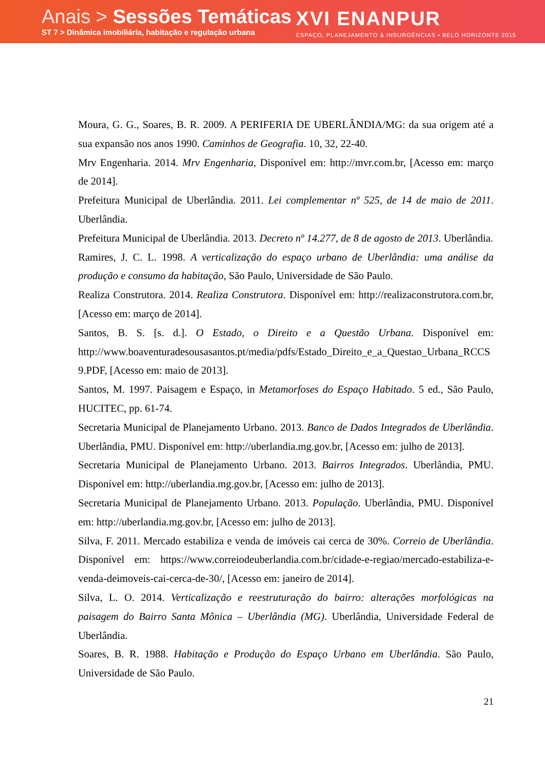Anais > Sessões Temáticas
ST 7 > Dinâmica imobiliária, habitação e regulação urbana
XVI ENANPUR
ESPAÇO, PLANEJAMENTO & INSURGÊNCIAS • BELO HORIZONTE 2015
Moura, G. G., Soares, B. R. 2009. A PERIFERIA DE UBERLÂNDIA/MG: da sua origem até a sua expansão nos anos 1990. Caminhos de Geografia. 10, 32, 22-40.
Mrv Engenharia. 2014. Mrv Engenharia, Disponível em: http://mvr.com.br, [Acesso em: março de 2014].
Prefeitura Municipal de Uberlândia. 2011. Lei complementar nº 525, de 14 de maio de 2011. Uberlândia.
Prefeitura Municipal de Uberlândia. 2013. Decreto nº 14.277, de 8 de agosto de 2013. Uberlândia.
Ramires, J. C. L. 1998. A verticalização do espaço urbano de Uberlândia: uma análise da produção e consumo da habitação, São Paulo, Universidade de São Paulo.
Realiza Construtora. 2014. Realiza Construtora. Disponível em: http://realizaconstrutora.com.br, [Acesso em: março de 2014].
Santos, B. S. [s. d.]. O Estado, o Direito e a Questão Urbana. Disponível em: http://www.boaventuradesousasantos.pt/media/pdfs/Estado_Direito_e_a_Questao_Urbana_RCCS9.PDF, [Acesso em: maio de 2013].
Santos, M. 1997. Paisagem e Espaço, in Metamorfoses do Espaço Habitado. 5 ed., São Paulo, HUCITEC, pp. 61-74.
Secretaria Municipal de Planejamento Urbano. 2013. Banco de Dados Integrados de Uberlândia. Uberlândia, PMU. Disponível em: http://uberlandia.mg.gov.br, [Acesso em: julho de 2013].
Secretaria Municipal de Planejamento Urbano. 2013. Bairros Integrados. Uberlândia, PMU. Disponível em: http://uberlandia.mg.gov.br, [Acesso em: julho de 2013].
Secretaria Municipal de Planejamento Urbano. 2013. População. Uberlândia, PMU. Disponível em: http://uberlandia.mg.gov.br, [Acesso em: julho de 2013].
Silva, F. 2011. Mercado estabiliza e venda de imóveis cai cerca de 30%. Correio de Uberlândia. Disponível em: https://www.correiodeuberlandia.com.br/cidade-e-regiao/mercado-estabiliza-e-venda-deimoveis-cai-cerca-de-30/, [Acesso em: janeiro de 2014].
Silva, L. O. 2014. Verticalização e reestruturação do bairro: alterações morfológicas na paisagem do Bairro Santa Mônica – Uberlândia (MG). Uberlândia, Universidade Federal de Uberlândia.
Soares, B. R. 1988. Habitação e Produção do Espaço Urbano em Uberlândia. São Paulo, Universidade de São Paulo.
21